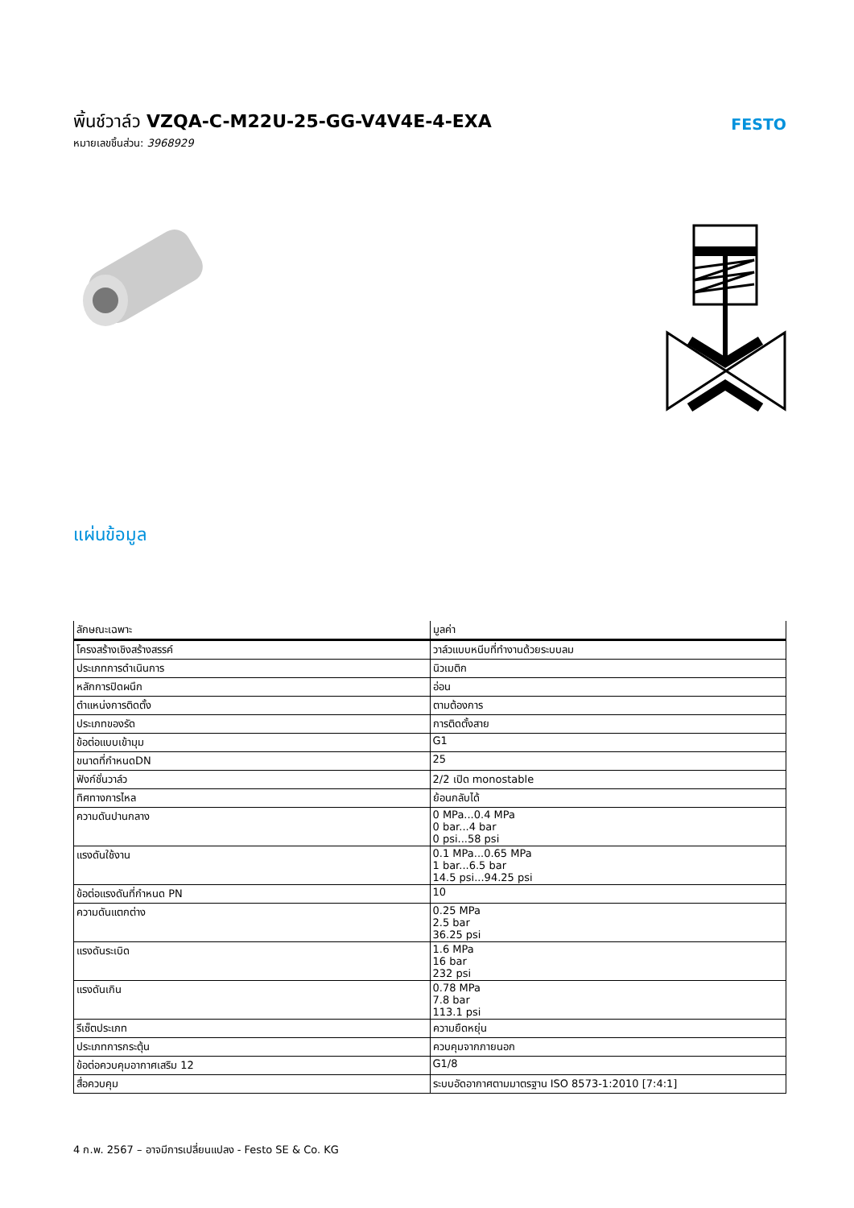พิ้นช์วาล์ว VZQA-C-M22U-25-GG-V4V4E-4-EXA
หมายเลขชิ้นส่วน: 3968929
FESTO
แผ่นข้อมูล
| ลักษณะเฉพาะ | มูลค่า |
| --- | --- |
| โครงสร้างเชิงสร้างสรรค์ | วาล์วแบบหนีบที่ทำงานด้วยระบบลม |
| ประเภทการดำเนินการ | นิวเมติก |
| หลักการปิดผนึก | อ่อน |
| ตำแหน่งการติดตั้ง | ตามต้องการ |
| ประเภทของรัด | การติดตั้งสาย |
| ข้อต่อแบบเข้ามุม | G1 |
| ขนาดที่กำหนดDN | 25 |
| ฟังก์ชั่นวาล์ว | 2/2 เปิด monostable |
| ทิศทางการไหล | ย้อนกลับได้ |
| ความดันปานกลาง | 0 MPa...0.4 MPa 0 bar...4 bar 0 psi...58 psi |
| แรงดันใช้งาน | 0.1 MPa...0.65 MPa 1 bar...6.5 bar 14.5 psi...94.25 psi |
| ข้อต่อแรงดันที่กำหนด PN | 10 |
| ความดันแตกต่าง | 0.25 MPa 2.5 bar 36.25 psi |
| แรงดันระเบิด | 1.6 MPa 16 bar 232 psi |
| แรงดันเกิน | 0.78 MPa 7.8 bar 113.1 psi |
| รีเซ็ตประเภท | ความยืดหยุ่น |
| ประเภทการกระตุ้น | ควบคุมจากภายนอก |
| ข้อต่อควบคุมอากาศเสริม 12 | G1/8 |
| สื่อควบคุม | ระบบอัดอากาศตามมาตรฐาน ISO 8573-1:2010 [7:4:1] |
4 ก.พ. 2567 – อาจมีการเปลี่ยนแปลง - Festo SE & Co. KG